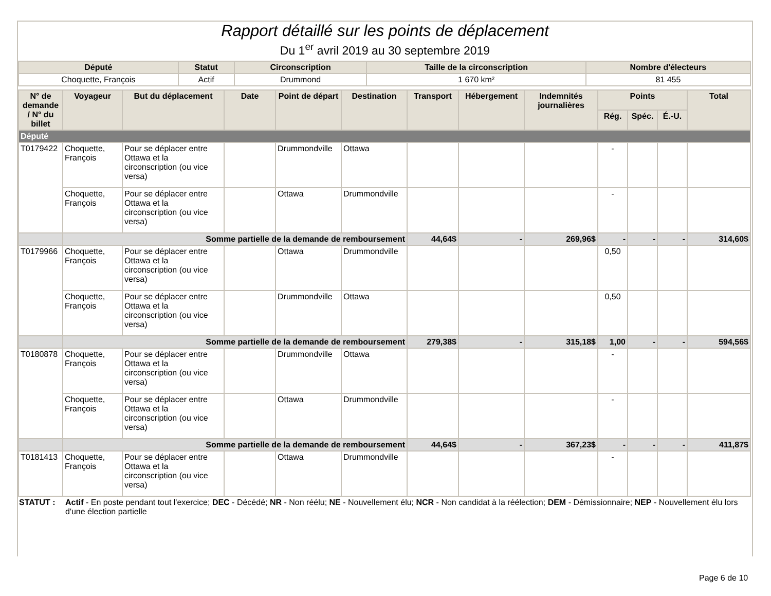Rapport détaillé sur les points de déplacement
Du 1<sup>er</sup> avril 2019 au 30 septembre 2019
| Député | Statut | Circonscription | Taille de la circonscription | Nombre d'électeurs |
| --- | --- | --- | --- | --- |
| Choquette, François | Actif | Drummond | 1 670 km² | 81 455 |
| N° de demande / N° du billet | Voyageur | But du déplacement | Date | Point de départ | Destination | Transport | Hébergement | Indemnités journalières | Points | | | Total |
| --- | --- | --- | --- | --- | --- | --- | --- | --- | --- | --- | --- | --- |
| | | | | | | | | | Rég. | Spéc. | É.-U. | |
| Député | | | | | | | | | | | | |
| T0179422 | Choquette, François | Pour se déplacer entre Ottawa et la circonscription (ou vice versa) | | Drummondville | Ottawa | | | | - | | | |
| | Choquette, François | Pour se déplacer entre Ottawa et la circonscription (ou vice versa) | | Ottawa | Drummondville | | | | - | | | |
| | Somme partielle de la demande de remboursement | | | | | 44,64$ | - | 269,96$ | - | - | - | 314,60$ |
| T0179966 | Choquette, François | Pour se déplacer entre Ottawa et la circonscription (ou vice versa) | | Ottawa | Drummondville | | | | 0,50 | | | |
| | Choquette, François | Pour se déplacer entre Ottawa et la circonscription (ou vice versa) | | Drummondville | Ottawa | | | | 0,50 | | | |
| | Somme partielle de la demande de remboursement | | | | | 279,38$ | - | 315,18$ | 1,00 | - | - | 594,56$ |
| T0180878 | Choquette, François | Pour se déplacer entre Ottawa et la circonscription (ou vice versa) | | Drummondville | Ottawa | | | | - | | | |
| | Choquette, François | Pour se déplacer entre Ottawa et la circonscription (ou vice versa) | | Ottawa | Drummondville | | | | - | | | |
| | Somme partielle de la demande de remboursement | | | | | 44,64$ | - | 367,23$ | - | - | - | 411,87$ |
| T0181413 | Choquette, François | Pour se déplacer entre Ottawa et la circonscription (ou vice versa) | | Ottawa | Drummondville | | | | - | | | |
STATUT : Actif - En poste pendant tout l'exercice; DEC - Décédé; NR - Non réélu; NE - Nouvellement élu; NCR - Non candidat à la réélection; DEM - Démissionnaire; NEP - Nouvellement élu lors d'une élection partielle
Page 6 de 10